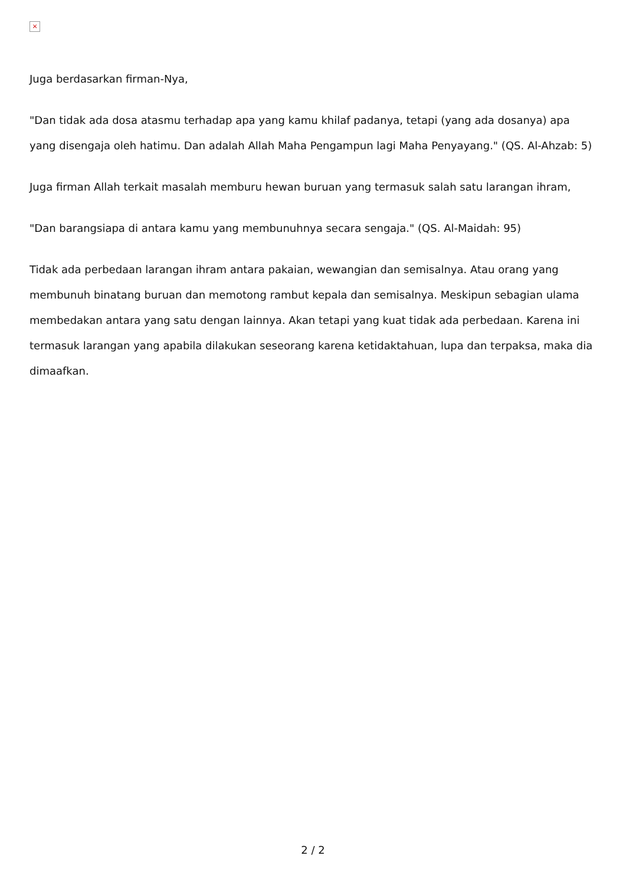×
Juga berdasarkan firman-Nya,
"Dan tidak ada dosa atasmu terhadap apa yang kamu khilaf padanya, tetapi (yang ada dosanya) apa yang disengaja oleh hatimu. Dan adalah Allah Maha Pengampun lagi Maha Penyayang." (QS. Al-Ahzab: 5)
Juga firman Allah terkait masalah memburu hewan buruan yang termasuk salah satu larangan ihram,
"Dan barangsiapa di antara kamu yang membunuhnya secara sengaja." (QS. Al-Maidah: 95)
Tidak ada perbedaan larangan ihram antara pakaian, wewangian dan semisalnya. Atau orang yang membunuh binatang buruan dan memotong rambut kepala dan semisalnya. Meskipun sebagian ulama membedakan antara yang satu dengan lainnya. Akan tetapi yang kuat tidak ada perbedaan. Karena ini termasuk larangan yang apabila dilakukan seseorang karena ketidaktahuan, lupa dan terpaksa, maka dia dimaafkan.
2 / 2